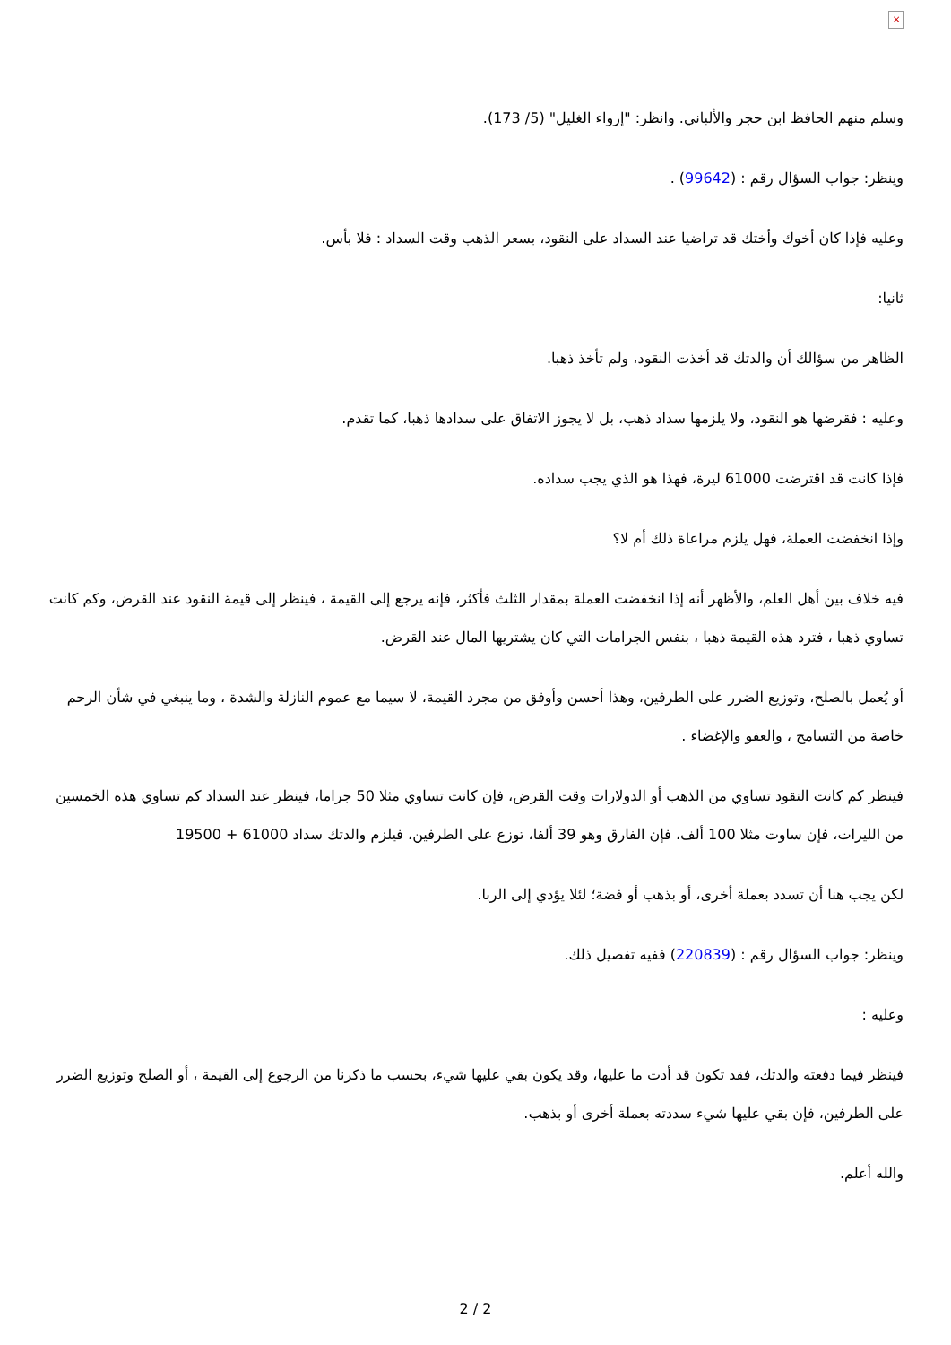×
وسلم منهم الحافظ ابن حجر والألباني. وانظر: "إرواء الغليل" (5/ 173).
وينظر: جواب السؤال رقم : (99642) .
وعليه فإذا كان أخوك وأختك قد تراضيا عند السداد على النقود، بسعر الذهب وقت السداد : فلا بأس.
ثانيا:
الظاهر من سؤالك أن والدتك قد أخذت النقود، ولم تأخذ ذهبا.
وعليه : فقرضها هو النقود، ولا يلزمها سداد ذهب، بل لا يجوز الاتفاق على سدادها ذهبا، كما تقدم.
فإذا كانت قد اقترضت 61000 ليرة، فهذا هو الذي يجب سداده.
وإذا انخفضت العملة، فهل يلزم مراعاة ذلك أم لا؟
فيه خلاف بين أهل العلم، والأظهر أنه إذا انخفضت العملة بمقدار الثلث فأكثر، فإنه يرجع إلى القيمة ، فينظر إلى قيمة النقود عند القرض، وكم كانت تساوي ذهبا ، فترد هذه القيمة ذهبا ، بنفس الجرامات التي كان يشتريها المال عند القرض.
أو يُعمل بالصلح، وتوزيع الضرر على الطرفين، وهذا أحسن وأوفق من مجرد القيمة، لا سيما مع عموم النازلة والشدة ، وما ينبغي في شأن الرحم خاصة من التسامح ، والعفو والإغضاء .
فينظر كم كانت النقود تساوي من الذهب أو الدولارات وقت القرض، فإن كانت تساوي مثلا 50 جراما، فينظر عند السداد كم تساوي هذه الخمسين من الليرات، فإن ساوت مثلا 100 ألف، فإن الفارق وهو 39 ألفا، توزع على الطرفين، فيلزم والدتك سداد 61000 + 19500
لكن يجب هنا أن تسدد بعملة أخرى، أو بذهب أو فضة؛ لئلا يؤدي إلى الربا.
وينظر: جواب السؤال رقم : (220839) ففيه تفصيل ذلك.
وعليه :
فينظر فيما دفعته والدتك، فقد تكون قد أدت ما عليها، وقد يكون بقي عليها شيء، بحسب ما ذكرنا من الرجوع إلى القيمة ، أو الصلح وتوزيع الضرر على الطرفين، فإن بقي عليها شيء سددته بعملة أخرى أو بذهب.
والله أعلم.
2 / 2